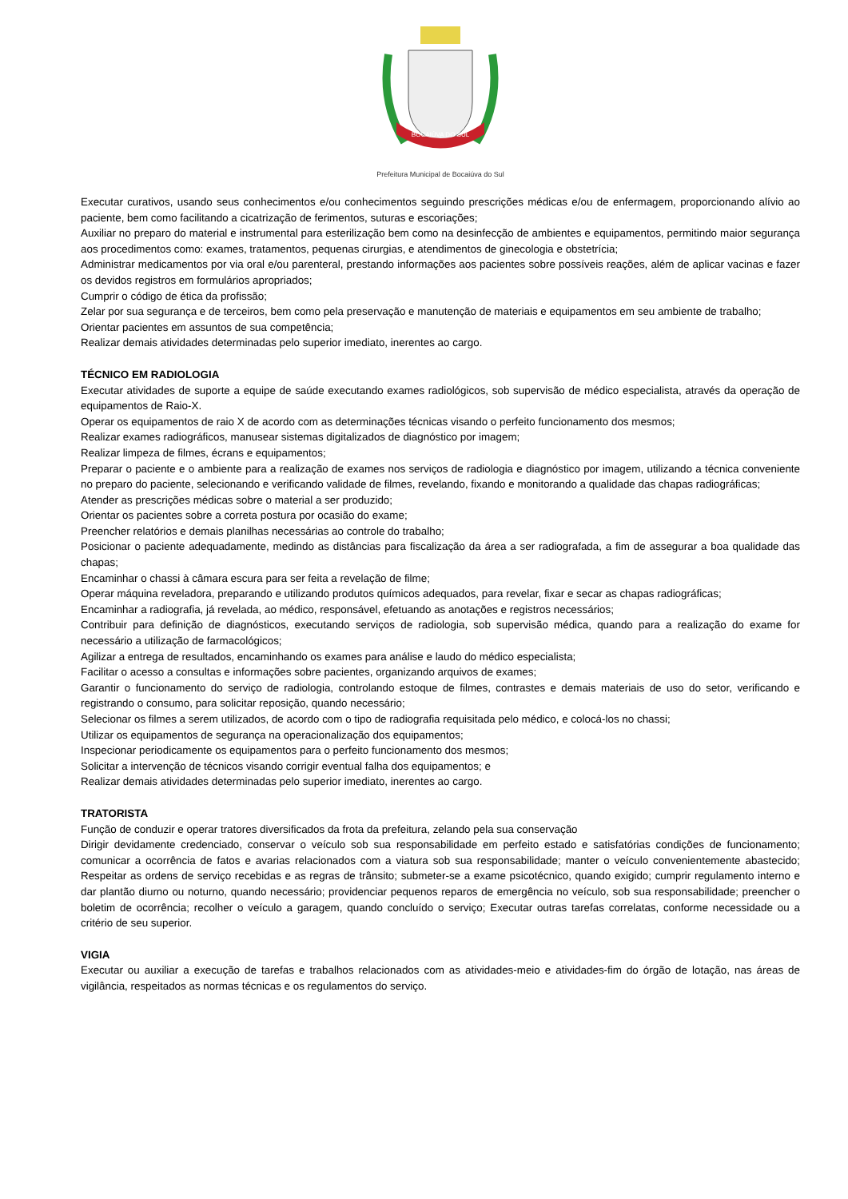BOCAIÚVA DO SUL
Prefeitura Municipal de Bocaiúva do Sul
Executar curativos, usando seus conhecimentos e/ou conhecimentos seguindo prescrições médicas e/ou de enfermagem, proporcionando alívio ao paciente, bem como facilitando a cicatrização de ferimentos, suturas e escoriações;
Auxiliar no preparo do material e instrumental para esterilização bem como na desinfecção de ambientes e equipamentos, permitindo maior segurança aos procedimentos como: exames, tratamentos, pequenas cirurgias, e atendimentos de ginecologia e obstetrícia;
Administrar medicamentos por via oral e/ou parenteral, prestando informações aos pacientes sobre possíveis reações, além de aplicar vacinas e fazer os devidos registros em formulários apropriados;
Cumprir o código de ética da profissão;
Zelar por sua segurança e de terceiros, bem como pela preservação e manutenção de materiais e equipamentos em seu ambiente de trabalho;
Orientar pacientes em assuntos de sua competência;
Realizar demais atividades determinadas pelo superior imediato, inerentes ao cargo.
TÉCNICO EM RADIOLOGIA
Executar atividades de suporte a equipe de saúde executando exames radiológicos, sob supervisão de médico especialista, através da operação de equipamentos de Raio-X.
Operar os equipamentos de raio X de acordo com as determinações técnicas visando o perfeito funcionamento dos mesmos;
Realizar exames radiográficos, manusear sistemas digitalizados de diagnóstico por imagem;
Realizar limpeza de filmes, écrans e equipamentos;
Preparar o paciente e o ambiente para a realização de exames nos serviços de radiologia e diagnóstico por imagem, utilizando a técnica conveniente no preparo do paciente, selecionando e verificando validade de filmes, revelando, fixando e monitorando a qualidade das chapas radiográficas;
Atender as prescrições médicas sobre o material a ser produzido;
Orientar os pacientes sobre a correta postura por ocasião do exame;
Preencher relatórios e demais planilhas necessárias ao controle do trabalho;
Posicionar o paciente adequadamente, medindo as distâncias para fiscalização da área a ser radiografada, a fim de assegurar a boa qualidade das chapas;
Encaminhar o chassi à câmara escura para ser feita a revelação de filme;
Operar máquina reveladora, preparando e utilizando produtos químicos adequados, para revelar, fixar e secar as chapas radiográficas;
Encaminhar a radiografia, já revelada, ao médico, responsável, efetuando as anotações e registros necessários;
Contribuir para definição de diagnósticos, executando serviços de radiologia, sob supervisão médica, quando para a realização do exame for necessário a utilização de farmacológicos;
Agilizar a entrega de resultados, encaminhando os exames para análise e laudo do médico especialista;
Facilitar o acesso a consultas e informações sobre pacientes, organizando arquivos de exames;
Garantir o funcionamento do serviço de radiologia, controlando estoque de filmes, contrastes e demais materiais de uso do setor, verificando e registrando o consumo, para solicitar reposição, quando necessário;
Selecionar os filmes a serem utilizados, de acordo com o tipo de radiografia requisitada pelo médico, e colocá-los no chassi;
Utilizar os equipamentos de segurança na operacionalização dos equipamentos;
Inspecionar periodicamente os equipamentos para o perfeito funcionamento dos mesmos;
Solicitar a intervenção de técnicos visando corrigir eventual falha dos equipamentos; e
Realizar demais atividades determinadas pelo superior imediato, inerentes ao cargo.
TRATORISTA
Função de conduzir e operar tratores diversificados da frota da prefeitura, zelando pela sua conservação
Dirigir devidamente credenciado, conservar o veículo sob sua responsabilidade em perfeito estado e satisfatórias condições de funcionamento; comunicar a ocorrência de fatos e avarias relacionados com a viatura sob sua responsabilidade; manter o veículo convenientemente abastecido; Respeitar as ordens de serviço recebidas e as regras de trânsito; submeter-se a exame psicotécnico, quando exigido; cumprir regulamento interno e dar plantão diurno ou noturno, quando necessário; providenciar pequenos reparos de emergência no veículo, sob sua responsabilidade; preencher o boletim de ocorrência; recolher o veículo a garagem, quando concluído o serviço; Executar outras tarefas correlatas, conforme necessidade ou a critério de seu superior.
VIGIA
Executar ou auxiliar a execução de tarefas e trabalhos relacionados com as atividades-meio e atividades-fim do órgão de lotação, nas áreas de vigilância, respeitados as normas técnicas e os regulamentos do serviço.